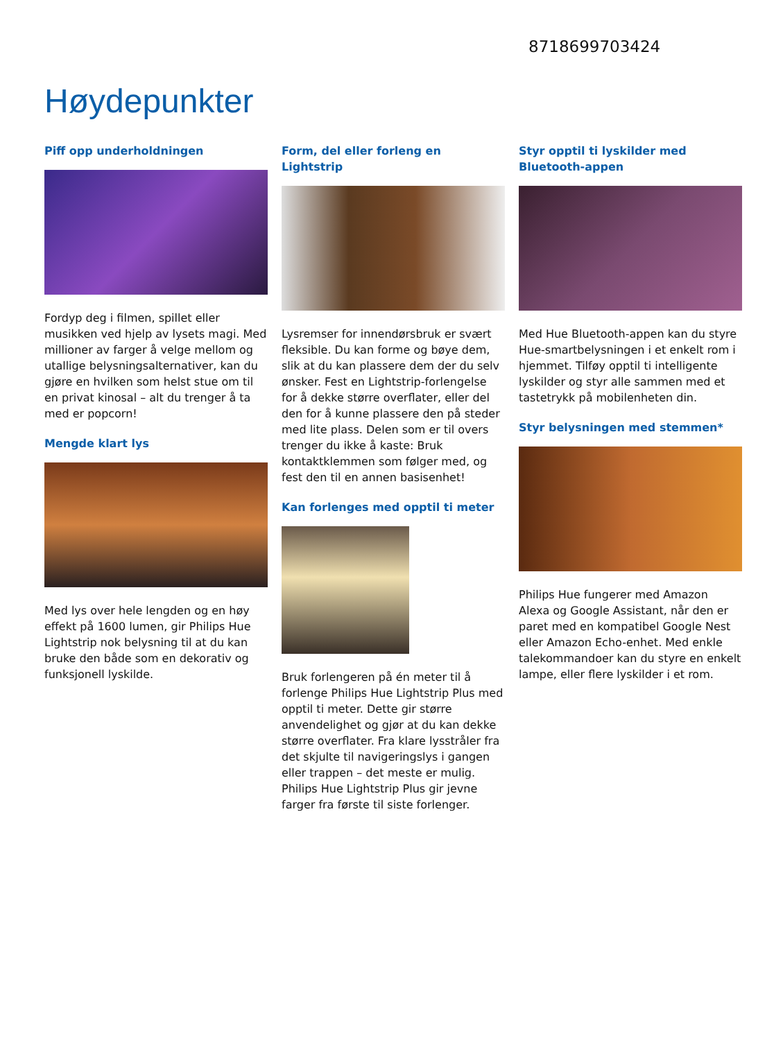8718699703424
Høydepunkter
Piff opp underholdningen
Fordyp deg i filmen, spillet eller musikken ved hjelp av lysets magi. Med millioner av farger å velge mellom og utallige belysningsalternativer, kan du gjøre en hvilken som helst stue om til en privat kinosal – alt du trenger å ta med er popcorn!
Mengde klart lys
Med lys over hele lengden og en høy effekt på 1600 lumen, gir Philips Hue Lightstrip nok belysning til at du kan bruke den både som en dekorativ og funksjonell lyskilde.
Form, del eller forleng en Lightstrip
Lysremser for innendørsbruk er svært fleksible. Du kan forme og bøye dem, slik at du kan plassere dem der du selv ønsker. Fest en Lightstrip-forlengelse for å dekke større overflater, eller del den for å kunne plassere den på steder med lite plass. Delen som er til overs trenger du ikke å kaste: Bruk kontaktklemmen som følger med, og fest den til en annen basisenhet!
Kan forlenges med opptil ti meter
Bruk forlengeren på én meter til å forlenge Philips Hue Lightstrip Plus med opptil ti meter. Dette gir større anvendelighet og gjør at du kan dekke større overflater. Fra klare lysstråler fra det skjulte til navigeringslys i gangen eller trappen – det meste er mulig. Philips Hue Lightstrip Plus gir jevne farger fra første til siste forlenger.
Styr opptil ti lyskilder med Bluetooth-appen
Med Hue Bluetooth-appen kan du styre Hue-smartbelysningen i et enkelt rom i hjemmet. Tilføy opptil ti intelligente lyskilder og styr alle sammen med et tastetrykk på mobilenheten din.
Styr belysningen med stemmen*
Philips Hue fungerer med Amazon Alexa og Google Assistant, når den er paret med en kompatibel Google Nest eller Amazon Echo-enhet. Med enkle talekommandoer kan du styre en enkelt lampe, eller flere lyskilder i et rom.